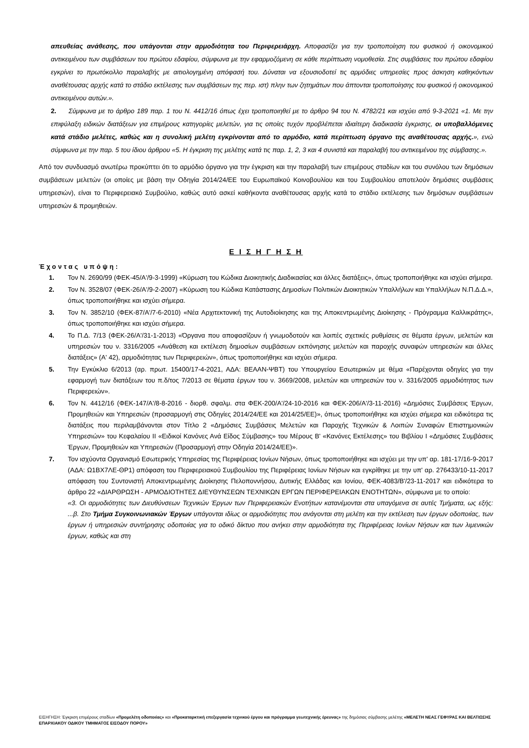απευθείας ανάθεσης, που υπάγονται στην αρμοδιότητα του Περιφερειάρχη. Αποφασίζει για την τροποποίηση του φυσικού ή οικονομικού αντικειμένου των συμβάσεων του πρώτου εδαφίου, σύμφωνα με την εφαρμοζόμενη σε κάθε περίπτωση νομοθεσία. Στις συμβάσεις του πρώτου εδαφίου εγκρίνει το πρωτόκολλο παραλαβής με αιτιολογημένη απόφασή του. Δύναται να εξουσιοδοτεί τις αρμόδιες υπηρεσίες προς άσκηση καθηκόντων αναθέτουσας αρχής κατά το στάδιο εκτέλεσης των συμβάσεων της περ. ιστ) πλην των ζητημάτων που άπτονται τροποποίησης του φυσικού ή οικονομικού αντικειμένου αυτών.».
2. Σύμφωνα με το άρθρο 189 παρ. 1 του Ν. 4412/16 όπως έχει τροποποιηθεί με το άρθρο 94 του Ν. 4782/21 και ισχύει από 9-3-2021 «1. Με την επιφύλαξη ειδικών διατάξεων για επιμέρους κατηγορίες μελετών, για τις οποίες τυχόν προβλέπεται ιδιαίτερη διαδικασία έγκρισης, οι υποβαλλόμενες κατά στάδιο μελέτες, καθώς και η συνολική μελέτη εγκρίνονται από το αρμόδιο, κατά περίπτωση όργανο της αναθέτουσας αρχής.», ενώ σύμφωνα με την παρ. 5 του ίδιου άρθρου «5. Η έγκριση της μελέτης κατά τις παρ. 1, 2, 3 και 4 συνιστά και παραλαβή του αντικειμένου της σύμβασης.».
Από τον συνδυασμό ανωτέρω προκύπτει ότι το αρμόδιο όργανο για την έγκριση και την παραλαβή των επιμέρους σταδίων και του συνόλου των δημόσιων συμβάσεων μελετών (οι οποίες με βάση την Οδηγία 2014/24/ΕΕ του Ευρωπαϊκού Κοινοβουλίου και του Συμβουλίου αποτελούν δημόσιες συμβάσεις υπηρεσιών), είναι το Περιφερειακό Συμβούλιο, καθώς αυτό ασκεί καθήκοντα αναθέτουσας αρχής κατά το στάδιο εκτέλεσης των δημόσιων συμβάσεων υπηρεσιών & προμηθειών.
Ε Ι Σ Η Γ Η Σ Η
Έχοντας υπόψη:
1. Τον Ν. 2690/99 (ΦΕΚ-45/Α'/9-3-1999) «Κύρωση του Κώδικα Διοικητικής Διαδικασίας και άλλες διατάξεις», όπως τροποποιήθηκε και ισχύει σήμερα.
2. Τον Ν. 3528/07 (ΦΕΚ-26/Α'/9-2-2007) «Κύρωση του Κώδικα Κατάστασης Δημοσίων Πολιτικών Διοικητικών Υπαλλήλων και Υπαλλήλων Ν.Π.Δ.Δ.», όπως τροποποιήθηκε και ισχύει σήμερα.
3. Τον Ν. 3852/10 (ΦΕΚ-87/Α'/7-6-2010) «Νέα Αρχιτεκτονική της Αυτοδιοίκησης και της Αποκεντρωμένης Διοίκησης - Πρόγραμμα Καλλικράτης», όπως τροποποιήθηκε και ισχύει σήμερα.
4. Το Π.Δ. 7/13 (ΦΕΚ-26/Α'/31-1-2013) «Όργανα που αποφασίζουν ή γνωμοδοτούν και λοιπές σχετικές ρυθμίσεις σε θέματα έργων, μελετών και υπηρεσιών του ν. 3316/2005 «Ανάθεση και εκτέλεση δημοσίων συμβάσεων εκπόνησης μελετών και παροχής συναφών υπηρεσιών και άλλες διατάξεις» (Α' 42), αρμοδιότητας των Περιφερειών», όπως τροποποιήθηκε και ισχύει σήμερα.
5. Την Εγκύκλιο 6/2013 (αρ. πρωτ. 15400/17-4-2021, ΑΔΑ: ΒΕΑΑΝ-ΨΒΤ) του Υπουργείου Εσωτερικών με θέμα «Παρέχονται οδηγίες για την εφαρμογή των διατάξεων του π.δ/τος 7/2013 σε θέματα έργων του ν. 3669/2008, μελετών και υπηρεσιών του ν. 3316/2005 αρμοδιότητας των Περιφερειών».
6. Τον Ν. 4412/16 (ΦΕΚ-147/Α'/8-8-2016 - διορθ. σφαλμ. στα ΦΕΚ-200/Α'/24-10-2016 και ΦΕΚ-206/Α'/3-11-2016) «Δημόσιες Συμβάσεις Έργων, Προμηθειών και Υπηρεσιών (προσαρμογή στις Οδηγίες 2014/24/ΕΕ και 2014/25/ΕΕ)», όπως τροποποιήθηκε και ισχύει σήμερα και ειδικότερα τις διατάξεις που περιλαμβάνονται στον Τίτλο 2 «Δημόσιες Συμβάσεις Μελετών και Παροχής Τεχνικών & Λοιπών Συναφών Επιστημονικών Υπηρεσιών» του Κεφαλαίου ΙΙ «Ειδικοί Κανόνες Ανά Είδος Σύμβασης» του Μέρους Β' «Κανόνες Εκτέλεσης» του Βιβλίου Ι «Δημόσιες Συμβάσεις Έργων, Προμηθειών και Υπηρεσιών (Προσαρμογή στην Οδηγία 2014/24/ΕΕ)».
7. Τον ισχύοντα Οργανισμό Εσωτερικής Υπηρεσίας της Περιφέρειας Ιονίων Νήσων, όπως τροποποιήθηκε και ισχύει με την υπ' αρ. 181-17/16-9-2017 (ΑΔΑ: Ω1ΒΧ7ΛΕ-ΘΡ1) απόφαση του Περιφερειακού Συμβουλίου της Περιφέρειας Ιονίων Νήσων και εγκρίθηκε με την υπ' αρ. 276433/10-11-2017 απόφαση του Συντονιστή Αποκεντρωμένης Διοίκησης Πελοποννήσου, Δυτικής Ελλάδας και Ιονίου, ΦΕΚ-4083/Β'/23-11-2017 και ειδικότερα το άρθρο 22 «ΔΙΑΡΘΡΩΣΗ - ΑΡΜΟΔΙΟΤΗΤΕΣ ΔΙΕΥΘΥΝΣΕΩΝ ΤΕΧΝΙΚΩΝ ΕΡΓΩΝ ΠΕΡΙΦΕΡΕΙΑΚΩΝ ΕΝΟΤΗΤΩΝ», σύμφωνα με το οποίο:
«3. Οι αρμοδιότητες των Διευθύνσεων Τεχνικών Έργων των Περιφερειακών Ενοτήτων κατανέμονται στα υπαγόμενα σε αυτές Τμήματα, ως εξής: ...β. Στο Τμήμα Συγκοινωνιακών Έργων υπάγονται ιδίως οι αρμοδιότητες που ανάγονται στη μελέτη και την εκτέλεση των έργων οδοποιίας, των έργων ή υπηρεσιών συντήρησης οδοποιίας για το οδικό δίκτυο που ανήκει στην αρμοδιότητα της Περιφέρειας Ιονίων Νήσων και των λιμενικών έργων, καθώς και στη
ΕΙΣΗΓΗΣΗ: Έγκριση επιμέρους σταδίων «Προμελέτη οδοποιίας» και «Προκαταρκτική επεξεργασία τεχνικού έργου και πρόγραμμα γεωτεχνικής έρευνας» της δημόσιας σύμβασης μελέτης «ΜΕΛΕΤΗ ΝΕΑΣ ΓΕΦΥΡΑΣ ΚΑΙ ΒΕΛΤΙΩΣΗΣ ΕΠΑΡΧΙΑΚΟΥ ΟΔΙΚΟΥ ΤΜΗΜΑΤΟΣ ΕΙΣΟΔΟΥ ΠΟΡΟΥ»